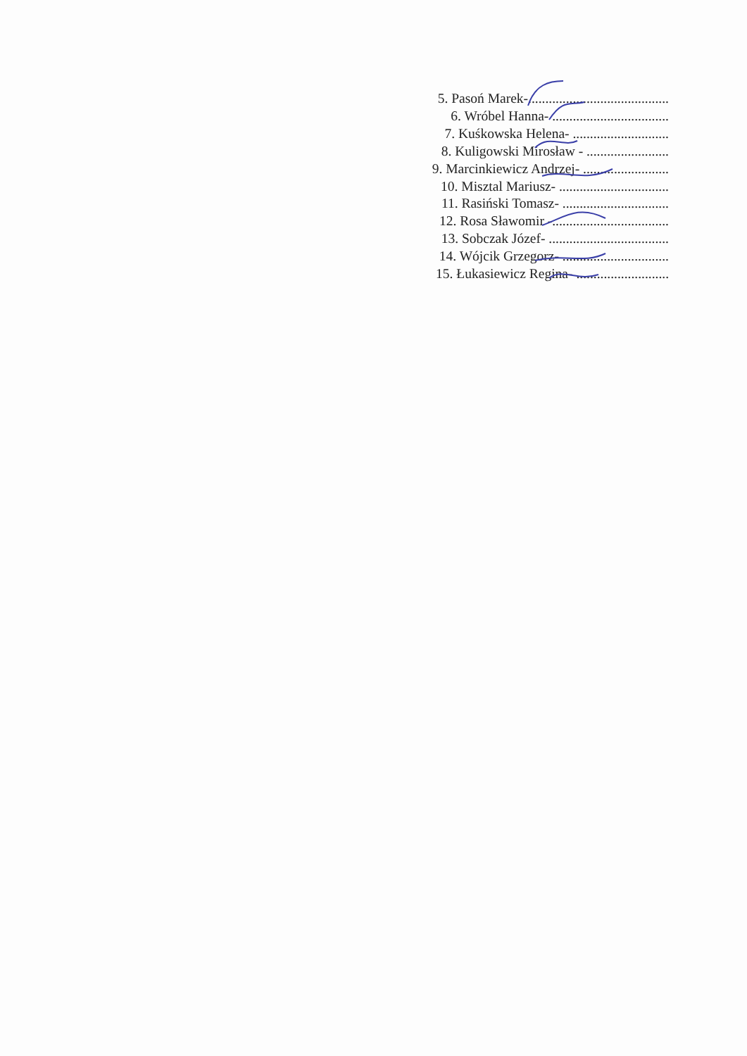5. Pasoń Marek-.........................................
6. Wróbel Hanna- ..................................
7. Kuśkowska Helena- ............................
8. Kuligowski Mirosław - ........................
9. Marcinkiewicz Andrzej- .........................
10. Misztal Mariusz- ................................
11. Rasiński Tomasz- ...............................
12. Rosa Sławomir -..................................
13. Sobczak Józef- ...................................
14. Wójcik Grzegorz- ...............................
15. Łukasiewicz Regina- ...........................